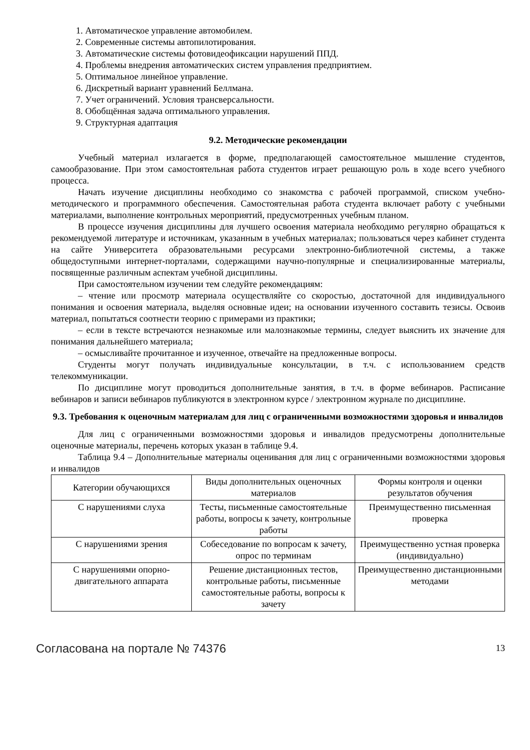1. Автоматическое управление автомобилем.
2. Современные системы автопилотирования.
3. Автоматические системы фотовидеофиксации нарушений ППД.
4. Проблемы внедрения автоматических систем управления предприятием.
5. Оптимальное линейное управление.
6. Дискретный вариант уравнений Беллмана.
7. Учет ограничений. Условия трансверсальности.
8. Обобщённая задача оптимального управления.
9. Структурная адаптация
9.2. Методические рекомендации
Учебный материал излагается в форме, предполагающей самостоятельное мышление студентов, самообразование. При этом самостоятельная работа студентов играет решающую роль в ходе всего учебного процесса.
Начать изучение дисциплины необходимо со знакомства с рабочей программой, списком учебно-методического и программного обеспечения. Самостоятельная работа студента включает работу с учебными материалами, выполнение контрольных мероприятий, предусмотренных учебным планом.
В процессе изучения дисциплины для лучшего освоения материала необходимо регулярно обращаться к рекомендуемой литературе и источникам, указанным в учебных материалах; пользоваться через кабинет студента на сайте Университета образовательными ресурсами электронно-библиотечной системы, а также общедоступными интернет-порталами, содержащими научно-популярные и специализированные материалы, посвященные различным аспектам учебной дисциплины.
При самостоятельном изучении тем следуйте рекомендациям:
– чтение или просмотр материала осуществляйте со скоростью, достаточной для индивидуального понимания и освоения материала, выделяя основные идеи; на основании изученного составить тезисы. Освоив материал, попытаться соотнести теорию с примерами из практики;
– если в тексте встречаются незнакомые или малознакомые термины, следует выяснить их значение для понимания дальнейшего материала;
– осмысливайте прочитанное и изученное, отвечайте на предложенные вопросы.
Студенты могут получать индивидуальные консультации, в т.ч. с использованием средств телекоммуникации.
По дисциплине могут проводиться дополнительные занятия, в т.ч. в форме вебинаров. Расписание вебинаров и записи вебинаров публикуются в электронном курсе / электронном журнале по дисциплине.
9.3. Требования к оценочным материалам для лиц с ограниченными возможностями здоровья и инвалидов
Для лиц с ограниченными возможностями здоровья и инвалидов предусмотрены дополнительные оценочные материалы, перечень которых указан в таблице 9.4.
Таблица 9.4 – Дополнительные материалы оценивания для лиц с ограниченными возможностями здоровья и инвалидов
| Категории обучающихся | Виды дополнительных оценочных материалов | Формы контроля и оценки результатов обучения |
| С нарушениями слуха | Тесты, письменные самостоятельные работы, вопросы к зачету, контрольные работы | Преимущественно письменная проверка |
| С нарушениями зрения | Собеседование по вопросам к зачету, опрос по терминам | Преимущественно устная проверка (индивидуально) |
| С нарушениями опорно-двигательного аппарата | Решение дистанционных тестов, контрольные работы, письменные самостоятельные работы, вопросы к зачету | Преимущественно дистанционными методами |
Согласована на портале № 74376 13